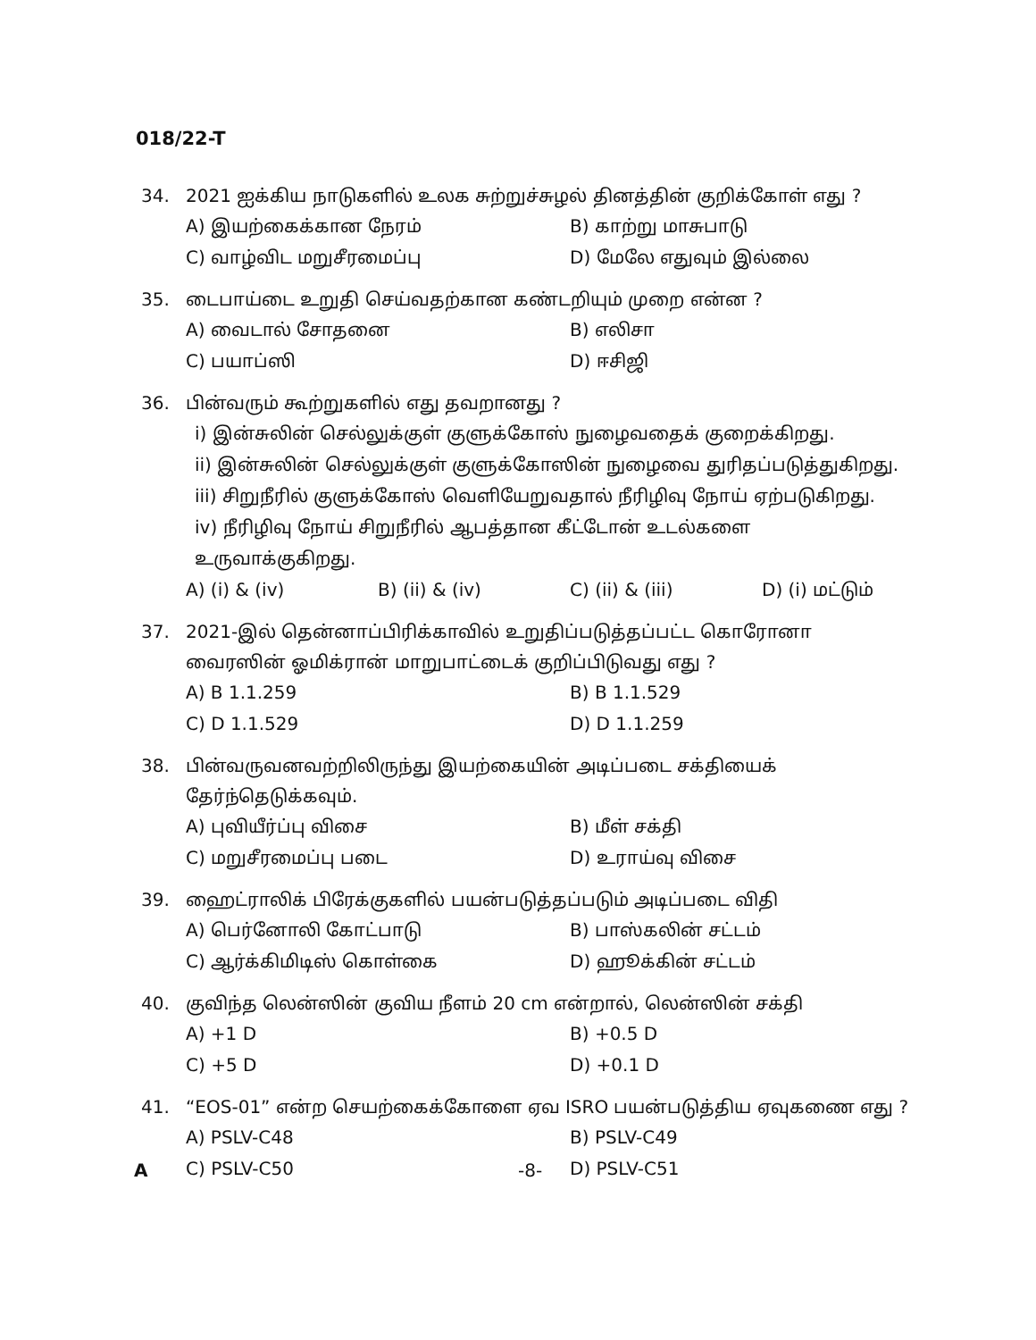018/22-T
34. 2021 ஐக்கிய நாடுகளில் உலக சுற்றுச்சுழல் தினத்தின் குறிக்கோள் எது ?
A) இயற்கைக்கான நேரம்
B) காற்று மாசுபாடு
C) வாழ்விட மறுசீரமைப்பு
D) மேலே எதுவும் இல்லை
35. டைபாய்டை உறுதி செய்வதற்கான கண்டறியும் முறை என்ன ?
A) வைடால் சோதனை
B) எலிசா
C) பயாப்ஸி
D) ஈசிஜி
36. பின்வரும் கூற்றுகளில் எது தவறானது ?
i) இன்சுலின் செல்லுக்குள் குளுக்கோஸ் நுழைவதைக் குறைக்கிறது.
ii) இன்சுலின் செல்லுக்குள் குளுக்கோஸின் நுழைவை துரிதப்படுத்துகிறது.
iii) சிறுநீரில் குளுக்கோஸ் வெளியேறுவதால் நீரிழிவு நோய் ஏற்படுகிறது.
iv) நீரிழிவு நோய் சிறுநீரில் ஆபத்தான கீட்டோன் உடல்களை உருவாக்குகிறது.
A) (i) & (iv)
B) (ii) & (iv)
C) (ii) & (iii)
D) (i) மட்டும்
37. 2021-இல் தென்னாப்பிரிக்காவில் உறுதிப்படுத்தப்பட்ட கொரோனா வைரஸின் ஓமிக்ரான் மாறுபாட்டைக் குறிப்பிடுவது எது ?
A) B 1.1.259
B) B 1.1.529
C) D 1.1.529
D) D 1.1.259
38. பின்வருவனவற்றிலிருந்து இயற்கையின் அடிப்படை சக்தியைக் தேர்ந்தெடுக்கவும்.
A) புவியீர்ப்பு விசை
B) மீள் சக்தி
C) மறுசீரமைப்பு படை
D) உராய்வு விசை
39. ஹைட்ராலிக் பிரேக்குகளில் பயன்படுத்தப்படும் அடிப்படை விதி
A) பெர்னோலி கோட்பாடு
B) பாஸ்கலின் சட்டம்
C) ஆர்க்கிமிடிஸ் கொள்கை
D) ஹூக்கின் சட்டம்
40. குவிந்த லென்ஸின் குவிய நீளம் 20 cm என்றால், லென்ஸின் சக்தி
A) +1 D
B) +0.5 D
C) +5 D
D) +0.1 D
41. “EOS-01” என்ற செயற்கைக்கோளை ஏவ ISRO பயன்படுத்திய ஏவுகணை எது ?
A) PSLV-C48
B) PSLV-C49
C) PSLV-C50
D) PSLV-C51
A -8-